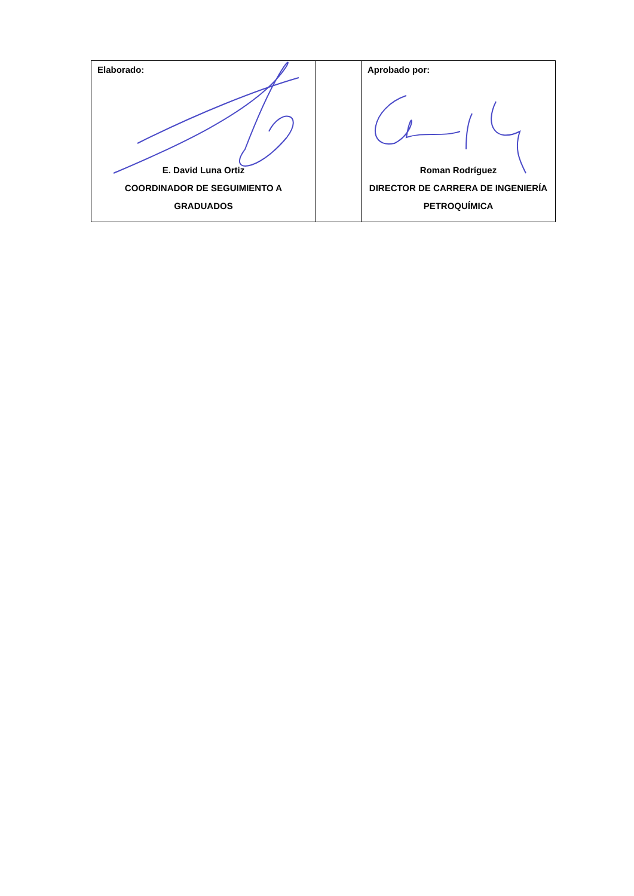| Elaborado: E. David Luna Ortiz COORDINADOR DE SEGUIMIENTO A GRADUADOS | | Aprobado por: Roman Rodríguez DIRECTOR DE CARRERA DE INGENIERÍA PETROQUÍMICA |